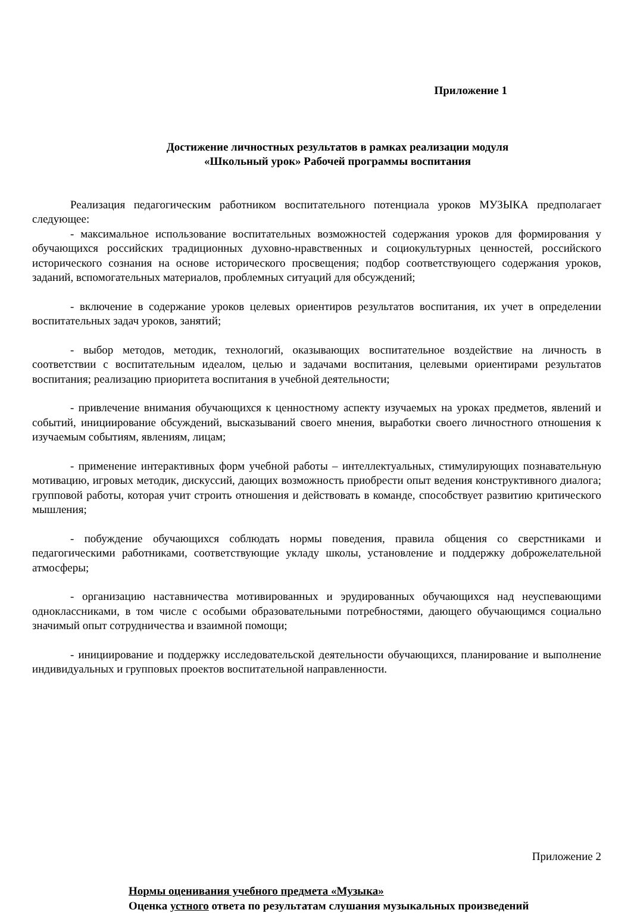Приложение 1
Достижение личностных результатов в рамках реализации модуля
«Школьный урок» Рабочей программы воспитания
Реализация педагогическим работником воспитательного потенциала уроков МУЗЫКА предполагает следующее:
- максимальное использование воспитательных возможностей содержания уроков для формирования у обучающихся российских традиционных духовно-нравственных и социокультурных ценностей, российского исторического сознания на основе исторического просвещения; подбор соответствующего содержания уроков, заданий, вспомогательных материалов, проблемных ситуаций для обсуждений;
- включение в содержание уроков целевых ориентиров результатов воспитания, их учет в определении воспитательных задач уроков, занятий;
- выбор методов, методик, технологий, оказывающих воспитательное воздействие на личность в соответствии с воспитательным идеалом, целью и задачами воспитания, целевыми ориентирами результатов воспитания; реализацию приоритета воспитания в учебной деятельности;
- привлечение внимания обучающихся к ценностному аспекту изучаемых на уроках предметов, явлений и событий, инициирование обсуждений, высказываний своего мнения, выработки своего личностного отношения к изучаемым событиям, явлениям, лицам;
- применение интерактивных форм учебной работы – интеллектуальных, стимулирующих познавательную мотивацию, игровых методик, дискуссий, дающих возможность приобрести опыт ведения конструктивного диалога; групповой работы, которая учит строить отношения и действовать в команде, способствует развитию критического мышления;
- побуждение обучающихся соблюдать нормы поведения, правила общения со сверстниками и педагогическими работниками, соответствующие укладу школы, установление и поддержку доброжелательной атмосферы;
- организацию наставничества мотивированных и эрудированных обучающихся над неуспевающими одноклассниками, в том числе с особыми образовательными потребностями, дающего обучающимся социально значимый опыт сотрудничества и взаимной помощи;
- инициирование и поддержку исследовательской деятельности обучающихся, планирование и выполнение индивидуальных и групповых проектов воспитательной направленности.
Приложение 2
Нормы оценивания учебного предмета «Музыка»
Оценка устного ответа по результатам слушания музыкальных произведений